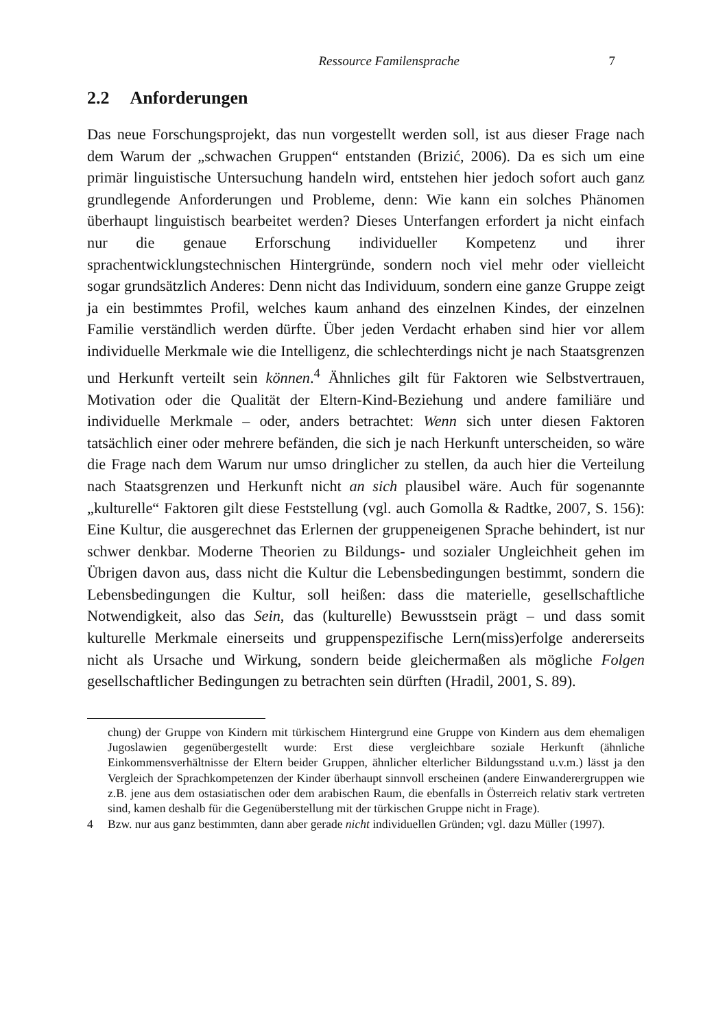Ressource Familensprache 7
2.2 Anforderungen
Das neue Forschungsprojekt, das nun vorgestellt werden soll, ist aus dieser Frage nach dem Warum der „schwachen Gruppen“ entstanden (Brizić, 2006). Da es sich um eine primär linguistische Untersuchung handeln wird, entstehen hier jedoch sofort auch ganz grundlegende Anforderungen und Probleme, denn: Wie kann ein solches Phänomen überhaupt linguistisch bearbeitet werden? Dieses Unterfangen erfordert ja nicht einfach nur die genaue Erforschung individueller Kompetenz und ihrer sprachentwicklungstechnischen Hintergründe, sondern noch viel mehr oder vielleicht sogar grundsätzlich Anderes: Denn nicht das Individuum, sondern eine ganze Gruppe zeigt ja ein bestimmtes Profil, welches kaum anhand des einzelnen Kindes, der einzelnen Familie verständlich werden dürfte. Über jeden Verdacht erhaben sind hier vor allem individuelle Merkmale wie die Intelligenz, die schlechterdings nicht je nach Staatsgrenzen und Herkunft verteilt sein können.<sup>4</sup> Ähnliches gilt für Faktoren wie Selbstvertrauen, Motivation oder die Qualität der Eltern-Kind-Beziehung und andere familiäre und individuelle Merkmale – oder, anders betrachtet: Wenn sich unter diesen Faktoren tatsächlich einer oder mehrere befänden, die sich je nach Herkunft unterscheiden, so wäre die Frage nach dem Warum nur umso dringlicher zu stellen, da auch hier die Verteilung nach Staatsgrenzen und Herkunft nicht an sich plausibel wäre. Auch für sogenannte „kulturelle“ Faktoren gilt diese Feststellung (vgl. auch Gomolla & Radtke, 2007, S. 156): Eine Kultur, die ausgerechnet das Erlernen der gruppeneigenen Sprache behindert, ist nur schwer denkbar. Moderne Theorien zu Bildungs- und sozialer Ungleichheit gehen im Übrigen davon aus, dass nicht die Kultur die Lebensbedingungen bestimmt, sondern die Lebensbedingungen die Kultur, soll heißen: dass die materielle, gesellschaftliche Notwendigkeit, also das Sein, das (kulturelle) Bewusstsein prägt – und dass somit kulturelle Merkmale einerseits und gruppenspezifische Lern(miss)erfolge andererseits nicht als Ursache und Wirkung, sondern beide gleichermaßen als mögliche Folgen gesellschaftlicher Bedingungen zu betrachten sein dürften (Hradil, 2001, S. 89).
chung) der Gruppe von Kindern mit türkischem Hintergrund eine Gruppe von Kindern aus dem ehemaligen Jugoslawien gegenübergestellt wurde: Erst diese vergleichbare soziale Herkunft (ähnliche Einkommensverhältnisse der Eltern beider Gruppen, ähnlicher elterlicher Bildungsstand u.v.m.) lässt ja den Vergleich der Sprachkompetenzen der Kinder überhaupt sinnvoll erscheinen (andere Einwanderergruppen wie z.B. jene aus dem ostasiatischen oder dem arabischen Raum, die ebenfalls in Österreich relativ stark vertreten sind, kamen deshalb für die Gegenüberstellung mit der türkischen Gruppe nicht in Frage).
4 Bzw. nur aus ganz bestimmten, dann aber gerade nicht individuellen Gründen; vgl. dazu Müller (1997).